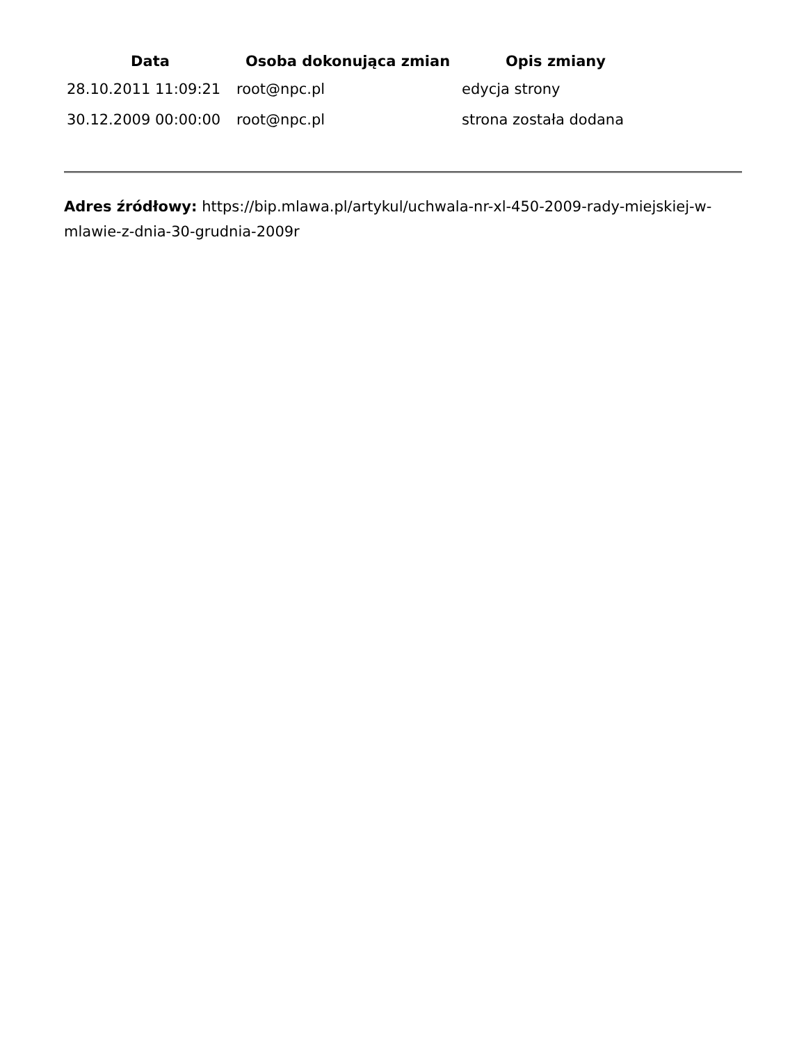| Data | Osoba dokonująca zmian | Opis zmiany |
| --- | --- | --- |
| 28.10.2011 11:09:21 | root@npc.pl | edycja strony |
| 30.12.2009 00:00:00 | root@npc.pl | strona została dodana |
Adres źródłowy: https://bip.mlawa.pl/artykul/uchwala-nr-xl-450-2009-rady-miejskiej-w-mlawie-z-dnia-30-grudnia-2009r